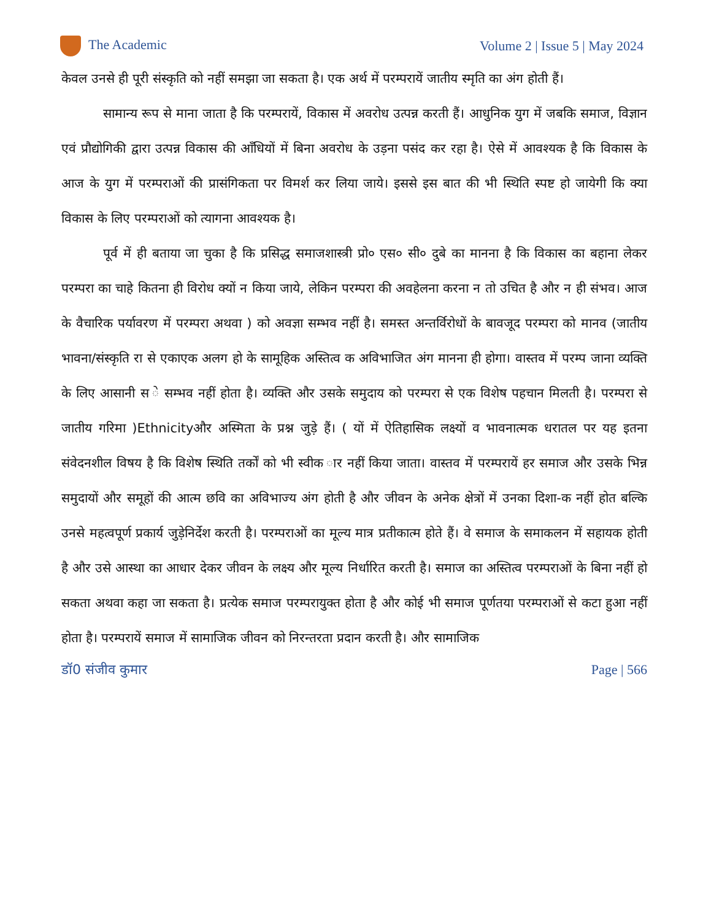The Academic Volume 2 | Issue 5 | May 2024
केवल उनसे ही पूरी संस्कृति को नहीं समझा जा सकता है। एक अर्थ में परम्परायें जातीय स्मृति का अंग होती हैं।
सामान्य रूप से माना जाता है कि परम्परायें, विकास में अवरोध उत्पन्न करती हैं। आधुनिक युग में जबकि समाज, विज्ञान एवं प्रौद्योगिकी द्वारा उत्पन्न विकास की आँधियों में बिना अवरोध के उड़ना पसंद कर रहा है। ऐसे में आवश्यक है कि विकास के आज के युग में परम्पराओं की प्रासंगिकता पर विमर्श कर लिया जाये। इससे इस बात की भी स्थिति स्पष्ट हो जायेगी कि क्या विकास के लिए परम्पराओं को त्यागना आवश्यक है।
पूर्व में ही बताया जा चुका है कि प्रसिद्ध समाजशास्त्री प्रो० एस० सी० दुबे का मानना है कि विकास का बहाना लेकर परम्परा का चाहे कितना ही विरोध क्यों न किया जाये, लेकिन परम्परा की अवहेलना करना न तो उचित है और न ही संभव। आज के वैचारिक पर्यावरण में परम्परा अथवा ) को अवज्ञा सम्भव नहीं है। समस्त अन्तर्विरोधों के बावजूद परम्परा को मानव (जातीय भावना/संस्कृति रा से एकाएक अलग हो के सामूहिक अस्तित्व क अविभाजित अंग मानना ही होगा। वास्तव में परम्प जाना व्यक्ति के लिए आसानी स े सम्भव नहीं होता है। व्यक्ति और उसके समुदाय को परम्परा से एक विशेष पहचान मिलती है। परम्परा से जातीय गरिमा )Ethnicityऔर अस्मिता के प्रश्न जुड़े हैं। ( यों में ऐतिहासिक लक्ष्यों व भावनात्मक धरातल पर यह इतना संवेदनशील विषय है कि विशेष स्थिति तर्कों को भी स्वीक ार नहीं किया जाता। वास्तव में परम्परायें हर समाज और उसके भिन्न समुदायों और समूहों की आत्म छवि का अविभाज्य अंग होती है और जीवन के अनेक क्षेत्रों में उनका दिशा-क नहीं होत बल्कि उनसे महत्वपूर्ण प्रकार्य जुड़ेनिर्देश करती है। परम्पराओं का मूल्य मात्र प्रतीकात्म होते हैं। वे समाज के समाकलन में सहायक होती है और उसे आस्था का आधार देकर जीवन के लक्ष्य और मूल्य निर्धारित करती है। समाज का अस्तित्व परम्पराओं के बिना नहीं हो सकता अथवा कहा जा सकता है। प्रत्येक समाज परम्परायुक्त होता है और कोई भी समाज पूर्णतया परम्पराओं से कटा हुआ नहीं होता है। परम्परायें समाज में सामाजिक जीवन को निरन्तरता प्रदान करती है। और सामाजिक
डॉ0 संजीव कुमार Page | 566